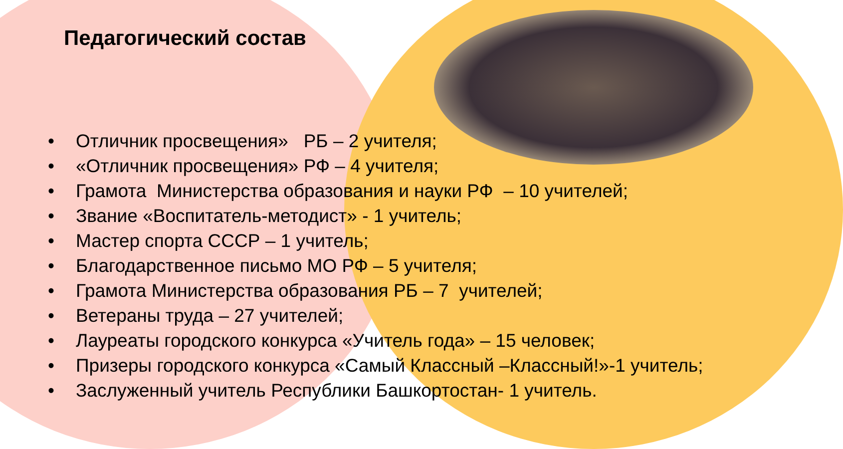Педагогический состав
• Отличник просвещения» РБ – 2 учителя;
• «Отличник просвещения» РФ – 4 учителя;
• Грамота Министерства образования и науки РФ – 10 учителей;
• Звание «Воспитатель-методист» - 1 учитель;
• Мастер спорта СССР – 1 учитель;
• Благодарственное письмо МО РФ – 5 учителя;
• Грамота Министерства образования РБ – 7 учителей;
• Ветераны труда – 27 учителей;
• Лауреаты городского конкурса «Учитель года» – 15 человек;
• Призеры городского конкурса «Самый Классный –Классный!»-1 учитель;
• Заслуженный учитель Республики Башкортостан- 1 учитель.